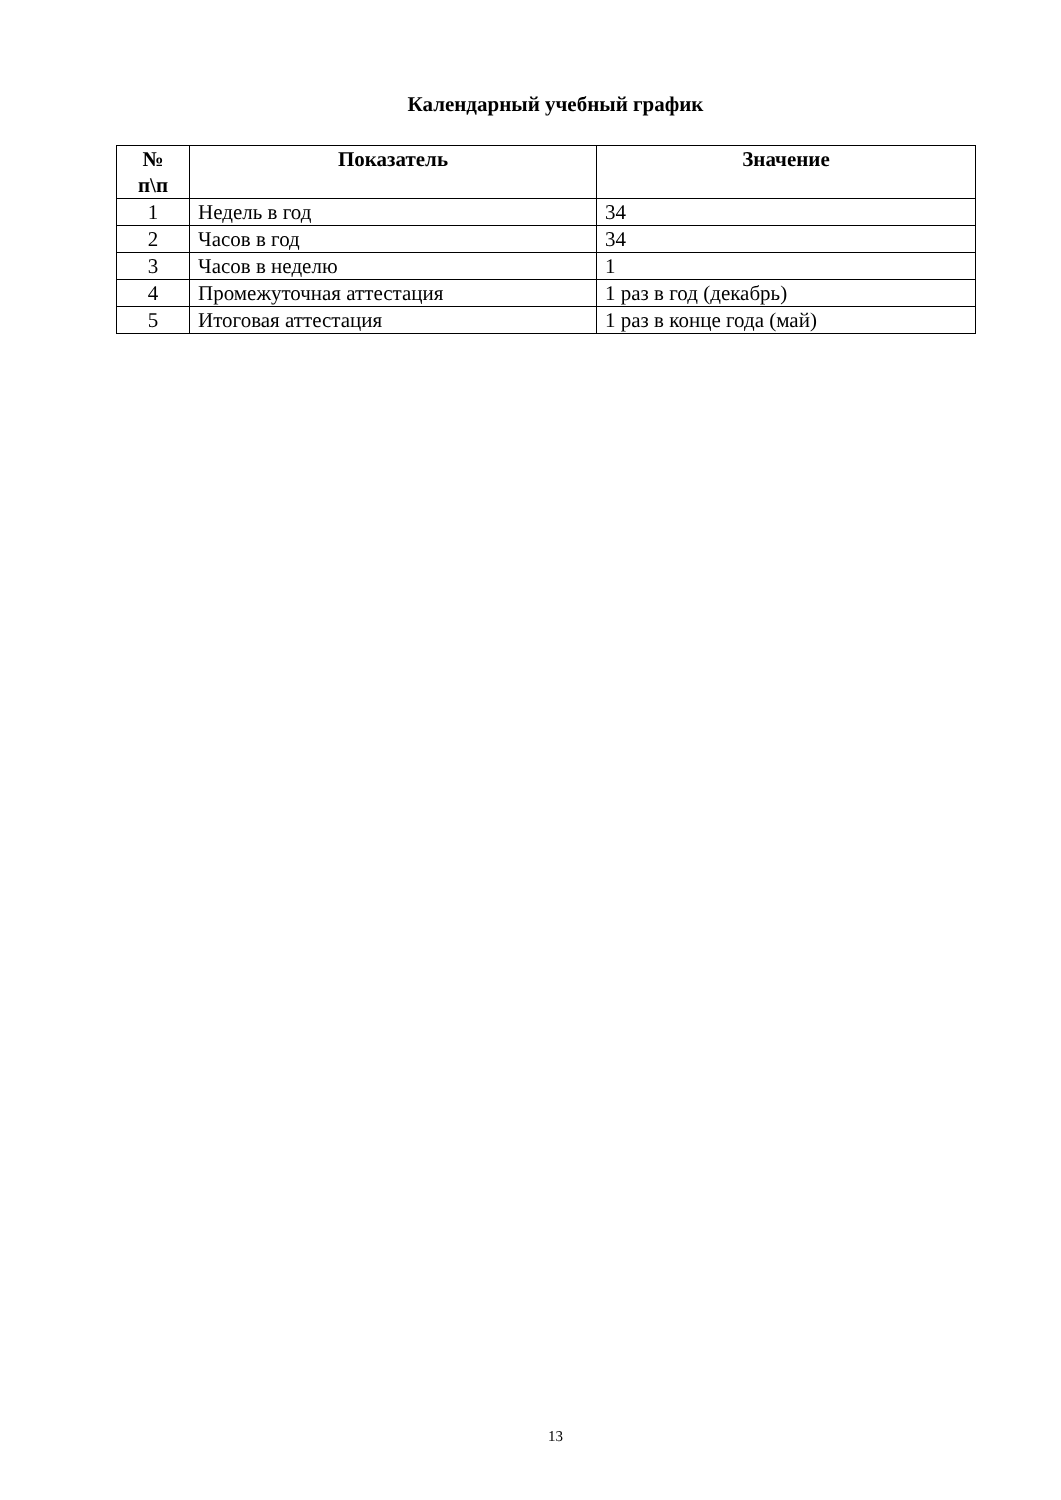Календарный учебный график
| № п\п | Показатель | Значение |
| --- | --- | --- |
| 1 | Недель в год | 34 |
| 2 | Часов в год | 34 |
| 3 | Часов в неделю | 1 |
| 4 | Промежуточная аттестация | 1 раз в год (декабрь) |
| 5 | Итоговая аттестация | 1 раз в конце года (май) |
13